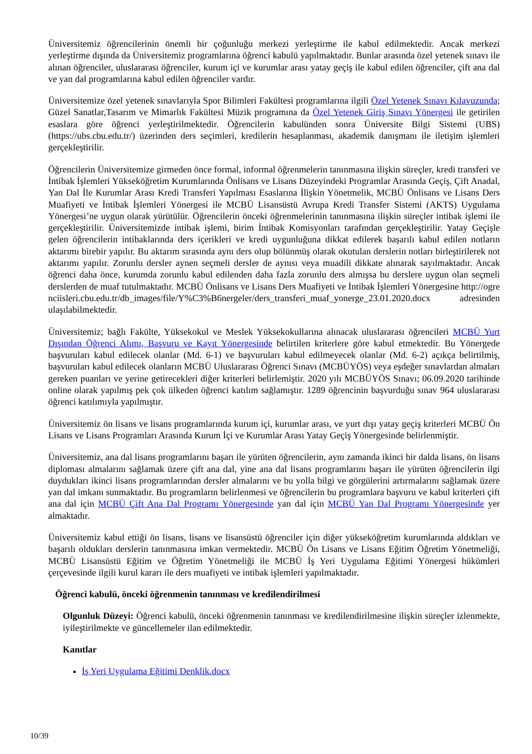Üniversitemiz öğrencilerinin önemli bir çoğunluğu merkezi yerleştirme ile kabul edilmektedir. Ancak merkezi yerleştirme dışında da Üniversitemiz programlarına öğrenci kabulü yapılmaktadır. Bunlar arasında özel yetenek sınavı ile alınan öğrenciler, uluslararası öğrenciler, kurum içi ve kurumlar arası yatay geçiş ile kabul edilen öğrenciler, çift ana dal ve yan dal programlarına kabul edilen öğrenciler vardır.
Üniversitemize özel yetenek sınavlarıyla Spor Bilimleri Fakültesi programlarına ilgili Özel Yetenek Sınavı Kılavuzunda; Güzel Sanatlar,Tasarım ve Mimarlık Fakültesi Müzik programına da Özel Yetenek Giriş Sınavı Yönergesi ile getirilen esaslara göre öğrenci yerleştirilmektedir. Öğrencilerin kabulünden sonra Üniversite Bilgi Sistemi (UBS) (https://ubs.cbu.edu.tr/) üzerinden ders seçimleri, kredilerin hesaplanması, akademik danışmanı ile iletişim işlemleri gerçekleştirilir.
Öğrencilerin Üniversitemize girmeden önce formal, informal öğrenmelerin tanınmasına ilişkin süreçler, kredi transferi ve İntibak İşlemleri Yükseköğretim Kurumlarında Önlisans ve Lisans Düzeyindeki Programlar Arasında Geçiş, Çift Anadal, Yan Dal İle Kurumlar Arası Kredi Transferi Yapılması Esaslarına İlişkin Yönetmelik, MCBÜ Önlisans ve Lisans Ders Muafiyeti ve İntibak İşlemleri Yönergesi ile MCBÜ Lisansüstü Avrupa Kredi Transfer Sistemi (AKTS) Uygulama Yönergesi’ne uygun olarak yürütülür. Öğrencilerin önceki öğrenmelerinin tanınmasına ilişkin süreçler intibak işlemi ile gerçekleştirilir. Üniversitemizde intibak işlemi, birim İntibak Komisyonları tarafından gerçekleştirilir. Yatay Geçişle gelen öğrencilerin intibaklarında ders içerikleri ve kredi uygunluğuna dikkat edilerek başarılı kabul edilen notların aktarımı birebir yapılır. Bu aktarım sırasında aynı ders olup bölünmüş olarak okutulan derslerin notları birleştirilerek not aktarımı yapılır. Zorunlu dersler aynen seçmeli dersler de aynısı veya muadili dikkate alınarak sayılmaktadır. Ancak öğrenci daha önce, kurumda zorunlu kabul edilenden daha fazla zorunlu ders almışsa bu derslere uygun olan seçmeli derslerden de muaf tutulmaktadır. MCBÜ Önlisans ve Lisans Ders Muafiyeti ve İntibak İşlemleri Yönergesine http://ogrenciisleri.cbu.edu.tr/db_images/file/Y%C3%B6nergeler/ders_transferi_muaf_yonerge_23.01.2020.docx adresinden ulaşılabilmektedir.
Üniversitemiz; bağlı Fakülte, Yüksekokul ve Meslek Yüksekokullarına alınacak uluslararası öğrencileri MCBÜ Yurt Dışından Öğrenci Alımı, Başvuru ve Kayıt Yönergesinde belirtilen kriterlere göre kabul etmektedir. Bu Yönergede başvuruları kabul edilecek olanlar (Md. 6-1) ve başvuruları kabul edilmeyecek olanlar (Md. 6-2) açıkça belirtilmiş, başvuruları kabul edilecek olanların MCBÜ Uluslararası Öğrenci Sınavı (MCBÜYÖS) veya eşdeğer sınavlardan almaları gereken puanları ve yerine getirecekleri diğer kriterleri belirlemiştir. 2020 yılı MCBÜYÖS Sınavı; 06.09.2020 tarihinde online olarak yapılmış pek çok ülkeden öğrenci katılım sağlamıştır. 1289 öğrencinin başvurduğu sınav 964 uluslararası öğrenci katılımıyla yapılmıştır.
Üniversitemiz ön lisans ve lisans programlarında kurum içi, kurumlar arası, ve yurt dışı yatay geçiş kriterleri MCBÜ Ön Lisans ve Lisans Programları Arasında Kurum İçi ve Kurumlar Arası Yatay Geçiş Yönergesinde belirlenmiştir.
Üniversitemiz, ana dal lisans programlarını başarı ile yürüten öğrencilerin, aynı zamanda ikinci bir dalda lisans, ön lisans diploması almalarını sağlamak üzere çift ana dal, yine ana dal lisans programlarını başarı ile yürüten öğrencilerin ilgi duydukları ikinci lisans programlarından dersler almalarını ve bu yolla bilgi ve görgülerini artırmalarını sağlamak üzere yan dal imkanı sunmaktadır. Bu programların belirlenmesi ve öğrencilerin bu programlara başvuru ve kabul kriterleri çift ana dal için MCBÜ Çift Ana Dal Programı Yönergesinde yan dal için MCBÜ Yan Dal Programı Yönergesinde yer almaktadır.
Üniversitemiz kabul ettiği ön lisans, lisans ve lisansüstü öğrenciler için diğer yükseköğretim kurumlarında aldıkları ve başarılı oldukları derslerin tanınmasına imkan vermektedir. MCBÜ Ön Lisans ve Lisans Eğitim Öğretim Yönetmeliği, MCBÜ Lisansüstü Eğitim ve Öğretim Yönetmeliği ile MCBÜ İş Yeri Uygulama Eğitimi Yönergesi hükümleri çerçevesinde ilgili kurul kararı ile ders muafiyeti ve intibak işlemleri yapılmaktadır.
Öğrenci kabulü, önceki öğrenmenin tanınması ve kredilendirilmesi
Olgunluk Düzeyi: Öğrenci kabulü, önceki öğrenmenin tanınması ve kredilendirilmesine ilişkin süreçler izlenmekte, iyileştirilmekte ve güncellemeler ilan edilmektedir.
Kanıtlar
İş Yeri Uygulama Eğitimi Denklik.docx
10/39